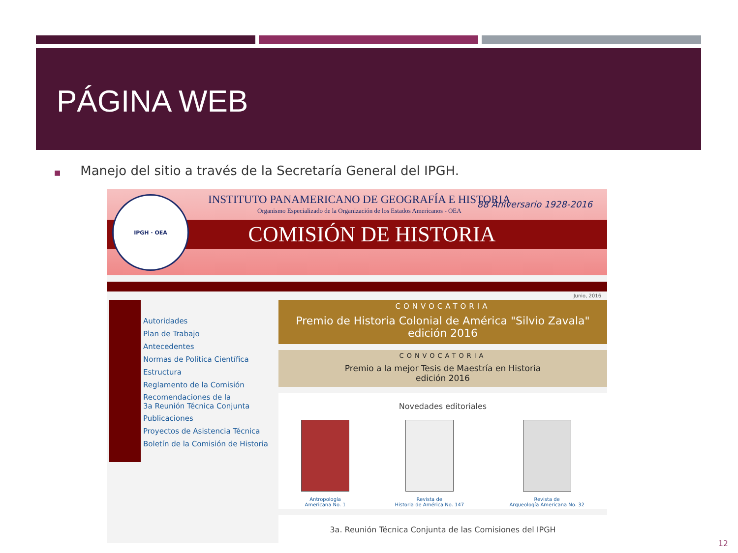PÁGINA WEB
■ Manejo del sitio a través de la Secretaría General del IPGH.
INSTITUTO PANAMERICANO DE GEOGRAFÍA E HISTORIA
Organismo Especializado de la Organización de los Estados Americanos - OEA
88 Aniversario 1928-2016
COMISIÓN DE HISTORIA
IPGH · OEA
Junio, 2016
Autoridades
Plan de Trabajo
Antecedentes
Normas de Política Científica
Estructura
Reglamento de la Comisión
Recomendaciones de la
3a Reunión Técnica Conjunta
Publicaciones
Proyectos de Asistencia Técnica
Boletín de la Comisión de Historia
CONVOCATORIA
Premio de Historia Colonial de América "Silvio Zavala"
edición 2016
CONVOCATORIA
Premio a la mejor Tesis de Maestría en Historia
edición 2016
Novedades editoriales
Antropología
Americana No. 1
Revista de
Historia de América No. 147
Revista de
Arqueología Americana No. 32
3a. Reunión Técnica Conjunta de las Comisiones del IPGH
12